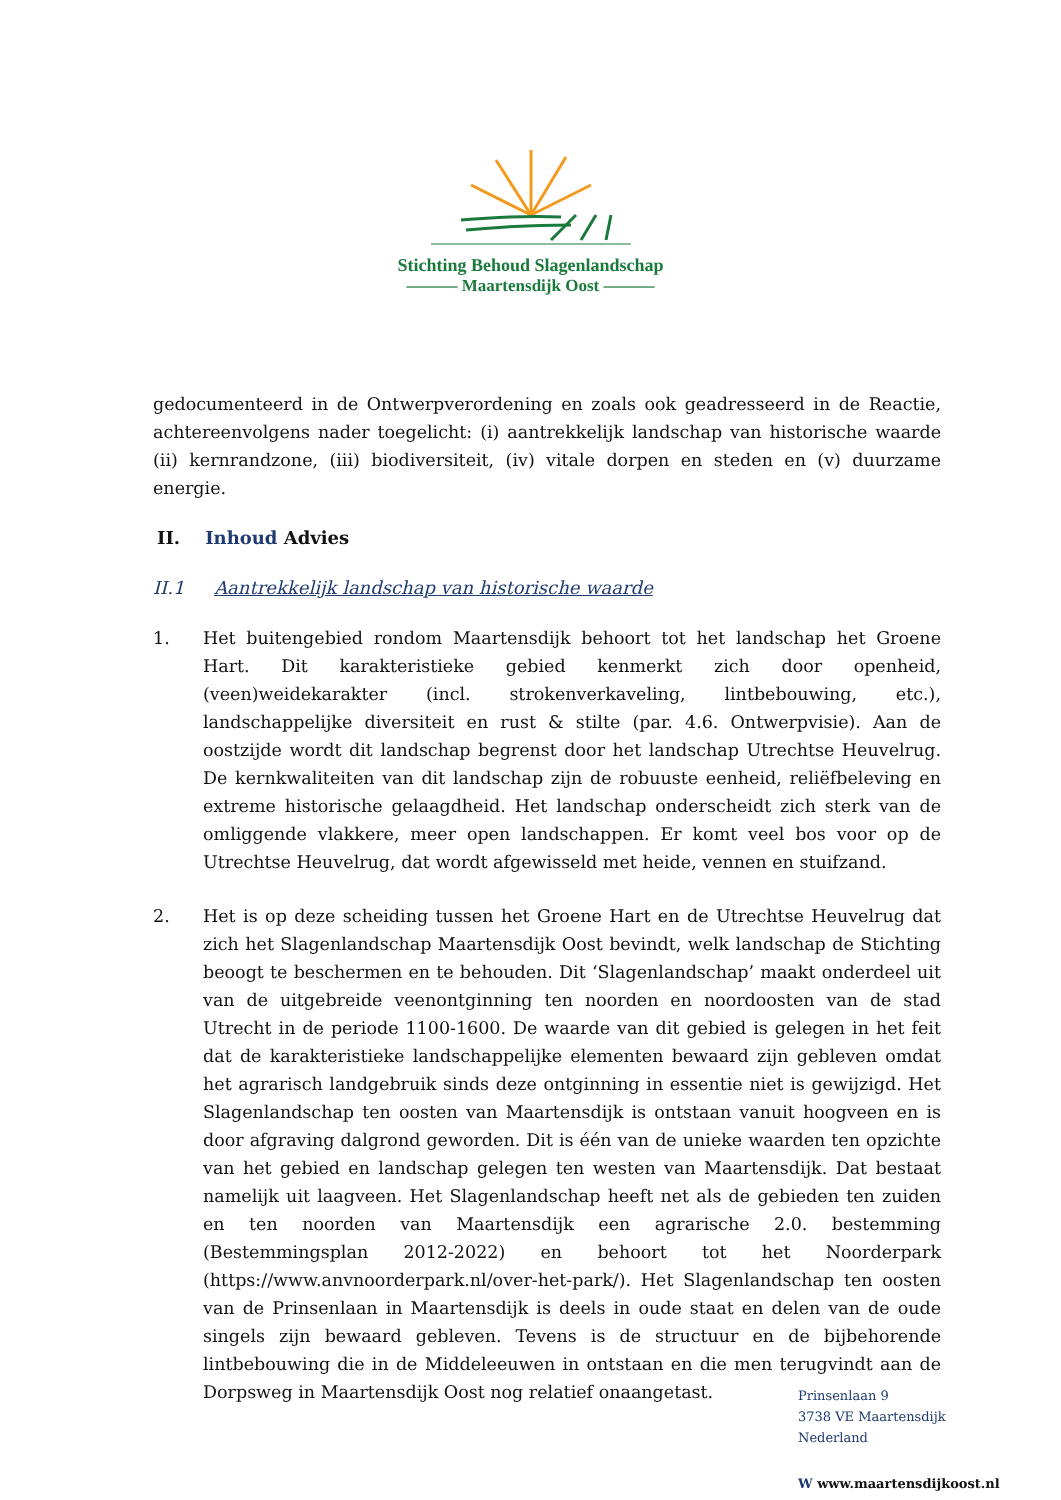Stichting Behoud Slagenlandschap
——— Maartensdijk Oost ———
gedocumenteerd in de Ontwerpverordening en zoals ook geadresseerd in de Reactie, achtereenvolgens nader toegelicht: (i) aantrekkelijk landschap van historische waarde (ii) kernrandzone, (iii) biodiversiteit, (iv) vitale dorpen en steden en (v) duurzame energie.
II. Inhoud Advies
II.1 Aantrekkelijk landschap van historische waarde
1. Het buitengebied rondom Maartensdijk behoort tot het landschap het Groene Hart. Dit karakteristieke gebied kenmerkt zich door openheid, (veen)weidekarakter (incl. strokenverkaveling, lintbebouwing, etc.), landschappelijke diversiteit en rust & stilte (par. 4.6. Ontwerpvisie). Aan de oostzijde wordt dit landschap begrenst door het landschap Utrechtse Heuvelrug. De kernkwaliteiten van dit landschap zijn de robuuste eenheid, reliëfbeleving en extreme historische gelaagdheid. Het landschap onderscheidt zich sterk van de omliggende vlakkere, meer open landschappen. Er komt veel bos voor op de Utrechtse Heuvelrug, dat wordt afgewisseld met heide, vennen en stuifzand.
2. Het is op deze scheiding tussen het Groene Hart en de Utrechtse Heuvelrug dat zich het Slagenlandschap Maartensdijk Oost bevindt, welk landschap de Stichting beoogt te beschermen en te behouden. Dit ‘Slagenlandschap’ maakt onderdeel uit van de uitgebreide veenontginning ten noorden en noordoosten van de stad Utrecht in de periode 1100-1600. De waarde van dit gebied is gelegen in het feit dat de karakteristieke landschappelijke elementen bewaard zijn gebleven omdat het agrarisch landgebruik sinds deze ontginning in essentie niet is gewijzigd. Het Slagenlandschap ten oosten van Maartensdijk is ontstaan vanuit hoogveen en is door afgraving dalgrond geworden. Dit is één van de unieke waarden ten opzichte van het gebied en landschap gelegen ten westen van Maartensdijk. Dat bestaat namelijk uit laagveen. Het Slagenlandschap heeft net als de gebieden ten zuiden en ten noorden van Maartensdijk een agrarische 2.0. bestemming (Bestemmingsplan 2012-2022) en behoort tot het Noorderpark (https://www.anvnoorderpark.nl/over-het-park/). Het Slagenlandschap ten oosten van de Prinsenlaan in Maartensdijk is deels in oude staat en delen van de oude singels zijn bewaard gebleven. Tevens is de structuur en de bijbehorende lintbebouwing die in de Middeleeuwen in ontstaan en die men terugvindt aan de Dorpsweg in Maartensdijk Oost nog relatief onaangetast.
Prinsenlaan 9
3738 VE Maartensdijk
Nederland
W www.maartensdijkoost.nl